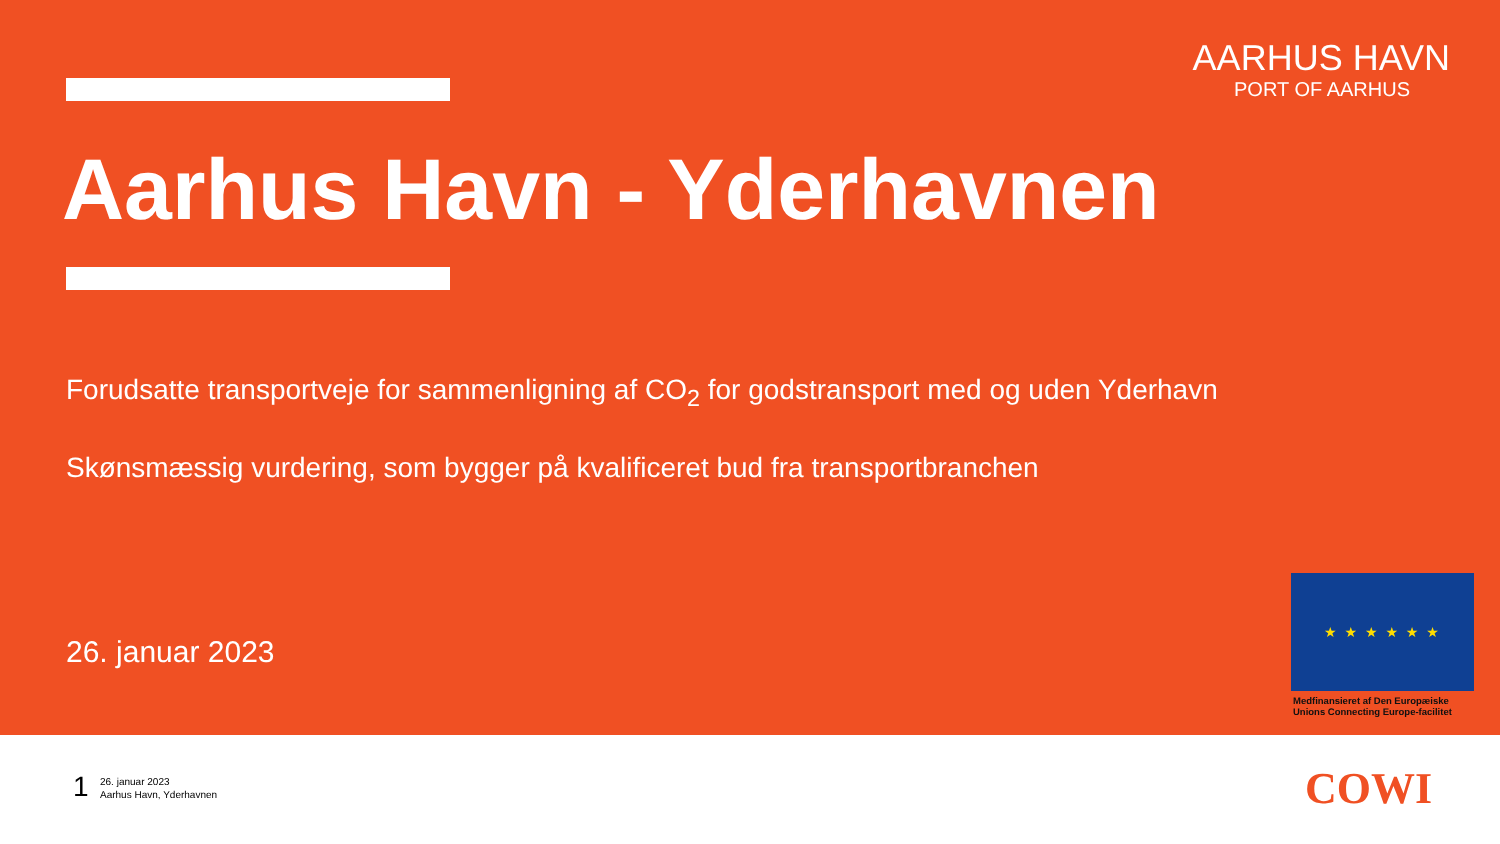AARHUS HAVN
PORT OF AARHUS
Aarhus Havn - Yderhavnen
Forudsatte transportveje for sammenligning af CO<sub>2</sub> for godstransport med og uden Yderhavn
Skønsmæssig vurdering, som bygger på kvalificeret bud fra transportbranchen
26. januar 2023
★ ★ ★ ★ ★ ★
Medfinansieret af Den Europæiske
Unions Connecting Europe-facilitet
1
26. januar 2023
Aarhus Havn, Yderhavnen
COWI